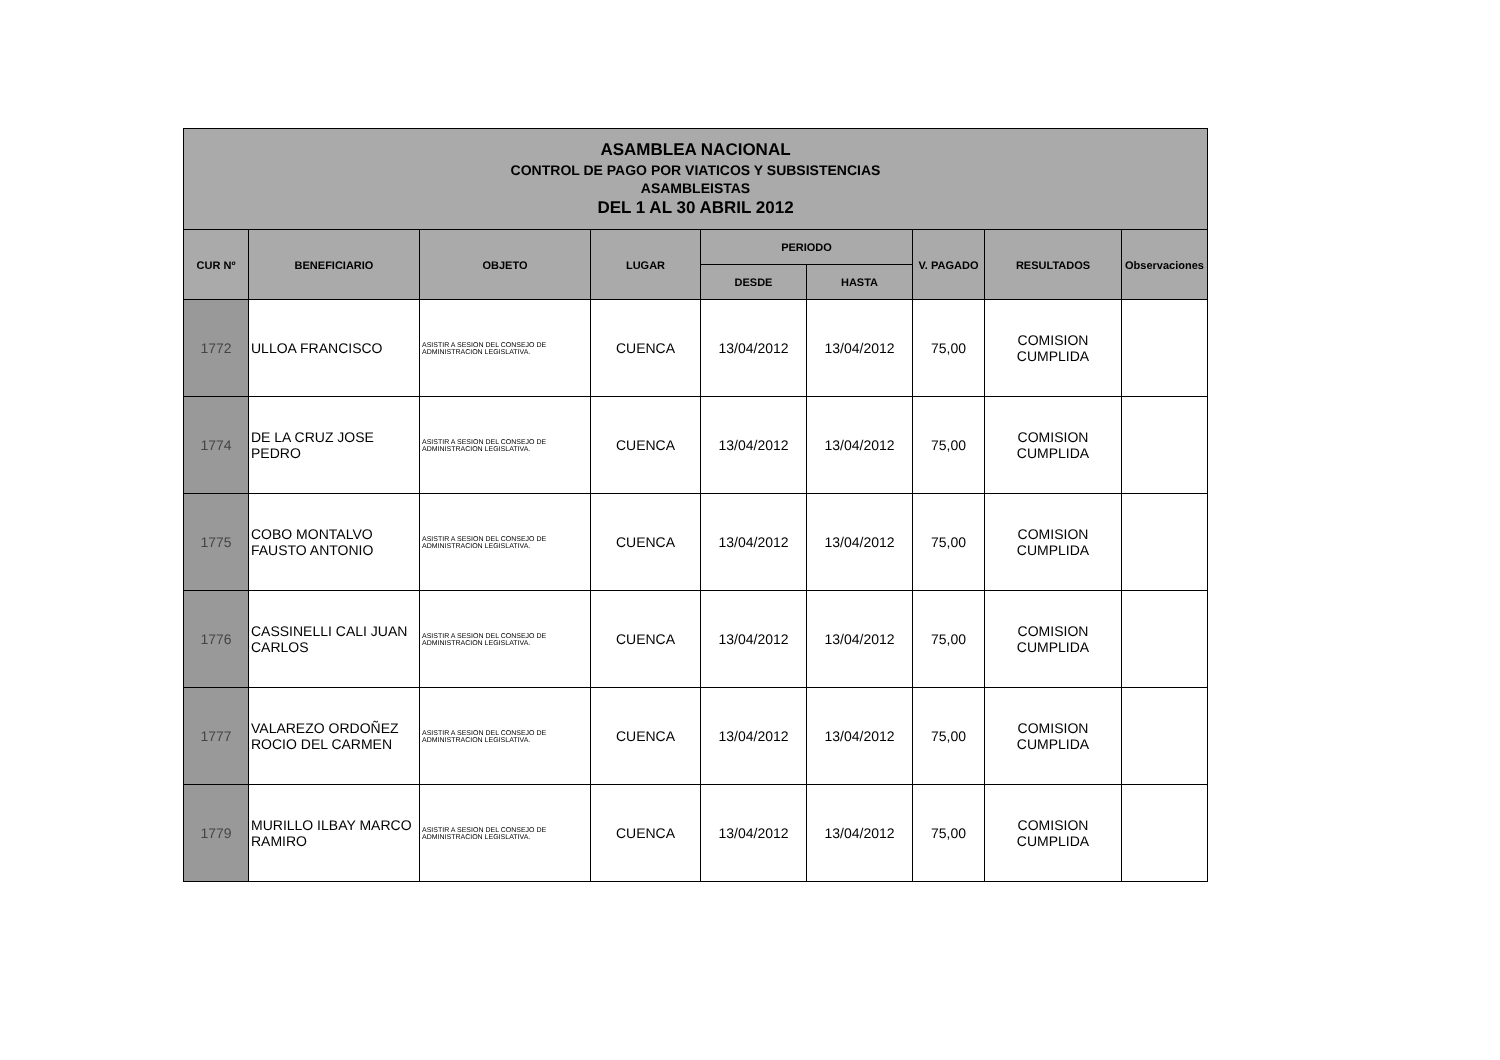| ASAMBLEA NACIONAL CONTROL DE PAGO POR VIATICOS Y SUBSISTENCIAS ASAMBLEISTAS DEL 1 AL 30 ABRIL 2012 | | | | | | | | |
| CUR Nº | BENEFICIARIO | OBJETO | LUGAR | PERIODO | | V. PAGADO | RESULTADOS | Observaciones |
| | | | | DESDE | HASTA | | | |
| 1772 | ULLOA FRANCISCO | ASISTIR A SESION DEL CONSEJO DE ADMINISTRACION LEGISLATIVA. | CUENCA | 13/04/2012 | 13/04/2012 | 75,00 | COMISION CUMPLIDA | |
| 1774 | DE LA CRUZ JOSE PEDRO | ASISTIR A SESION DEL CONSEJO DE ADMINISTRACION LEGISLATIVA. | CUENCA | 13/04/2012 | 13/04/2012 | 75,00 | COMISION CUMPLIDA | |
| 1775 | COBO MONTALVO FAUSTO ANTONIO | ASISTIR A SESION DEL CONSEJO DE ADMINISTRACION LEGISLATIVA. | CUENCA | 13/04/2012 | 13/04/2012 | 75,00 | COMISION CUMPLIDA | |
| 1776 | CASSINELLI CALI JUAN CARLOS | ASISTIR A SESION DEL CONSEJO DE ADMINISTRACION LEGISLATIVA. | CUENCA | 13/04/2012 | 13/04/2012 | 75,00 | COMISION CUMPLIDA | |
| 1777 | VALAREZO ORDOÑEZ ROCIO DEL CARMEN | ASISTIR A SESION DEL CONSEJO DE ADMINISTRACION LEGISLATIVA. | CUENCA | 13/04/2012 | 13/04/2012 | 75,00 | COMISION CUMPLIDA | |
| 1779 | MURILLO ILBAY MARCO RAMIRO | ASISTIR A SESION DEL CONSEJO DE ADMINISTRACION LEGISLATIVA. | CUENCA | 13/04/2012 | 13/04/2012 | 75,00 | COMISION CUMPLIDA | |